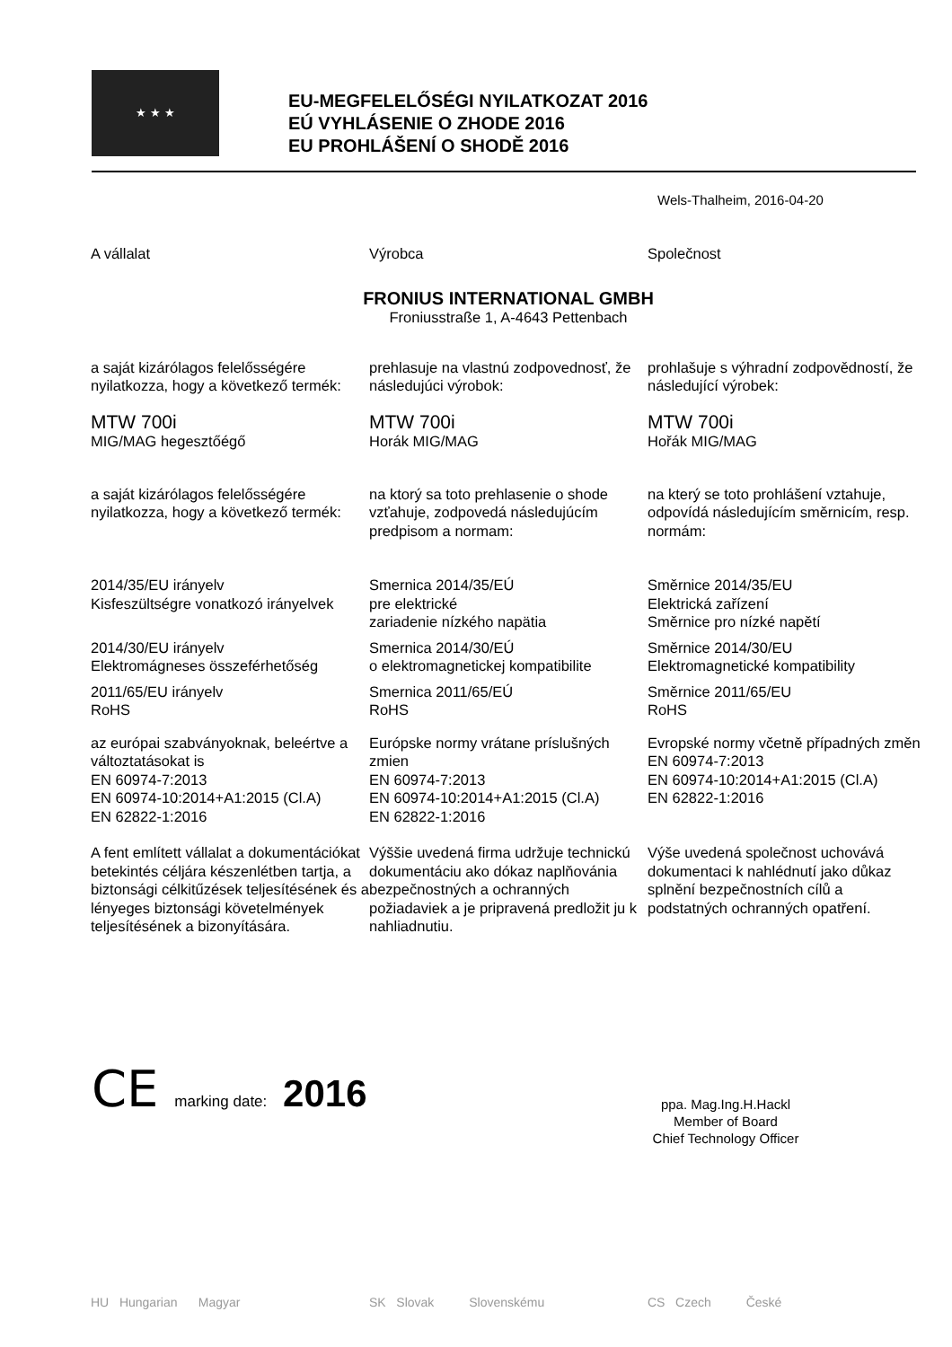★ ★ ★
EU-MEGFELELŐSÉGI NYILATKOZAT 2016
EÚ VYHLÁSENIE O ZHODE 2016
EU PROHLÁŠENÍ O SHODĚ 2016
Wels-Thalheim, 2016-04-20
A vállalat Výrobca Společnost
FRONIUS INTERNATIONAL GMBH
Froniusstraße 1, A-4643 Pettenbach
a saját kizárólagos felelősségére nyilatkozza, hogy a következő termék:
prehlasuje na vlastnú zodpovednosť, že následujúci výrobok:
prohlašuje s výhradní zodpovědností, že následující výrobek:
MTW 700i
MIG/MAG hegesztőégő
MTW 700i
Horák MIG/MAG
MTW 700i
Hořák MIG/MAG
a saját kizárólagos felelősségére nyilatkozza, hogy a következő termék:
na ktorý sa toto prehlasenie o shode vzťahuje, zodpovedá následujúcím predpisom a normam:
na který se toto prohlášení vztahuje, odpovídá následujícím směrnicím, resp. normám:
2014/35/EU irányelv
Kisfeszültségre vonatkozó irányelvek
Smernica 2014/35/EÚ
pre elektrické
zariadenie nízkého napätia
Směrnice 2014/35/EU
Elektrická zařízení
Směrnice pro nízké napětí
2014/30/EU irányelv
Elektromágneses összeférhetőség
Smernica 2014/30/EÚ
o elektromagnetickej kompatibilite
Směrnice 2014/30/EU
Elektromagnetické kompatibility
2011/65/EU irányelv
RoHS
Smernica 2011/65/EÚ
RoHS
Směrnice 2011/65/EU
RoHS
az európai szabványoknak, beleértve a változtatásokat is
EN 60974-7:2013
EN 60974-10:2014+A1:2015 (Cl.A)
EN 62822-1:2016
Európske normy vrátane príslušných zmien
EN 60974-7:2013
EN 60974-10:2014+A1:2015 (Cl.A)
EN 62822-1:2016
Evropské normy včetně případných změn
EN 60974-7:2013
EN 60974-10:2014+A1:2015 (Cl.A)
EN 62822-1:2016
A fent említett vállalat a dokumentációkat betekintés céljára készenlétben tartja, a biztonsági célkitűzések teljesítésének és a lényeges biztonsági követelmények teljesítésének a bizonyítására.
Výššie uvedená firma udržuje technickú dokumentáciu ako dókaz naplňovánia bezpečnostných a ochranných požiadaviek a je pripravená predložit ju k nahliadnutiu.
Výše uvedená společnost uchovává dokumentaci k nahlédnutí jako důkaz splnění bezpečnostních cílů a podstatných ochranných opatření.
CE marking date: 2016
ppa. Mag.Ing.H.Hackl
Member of Board
Chief Technology Officer
HU Hungarian Magyar SK Slovak Slovenskému CS Czech České